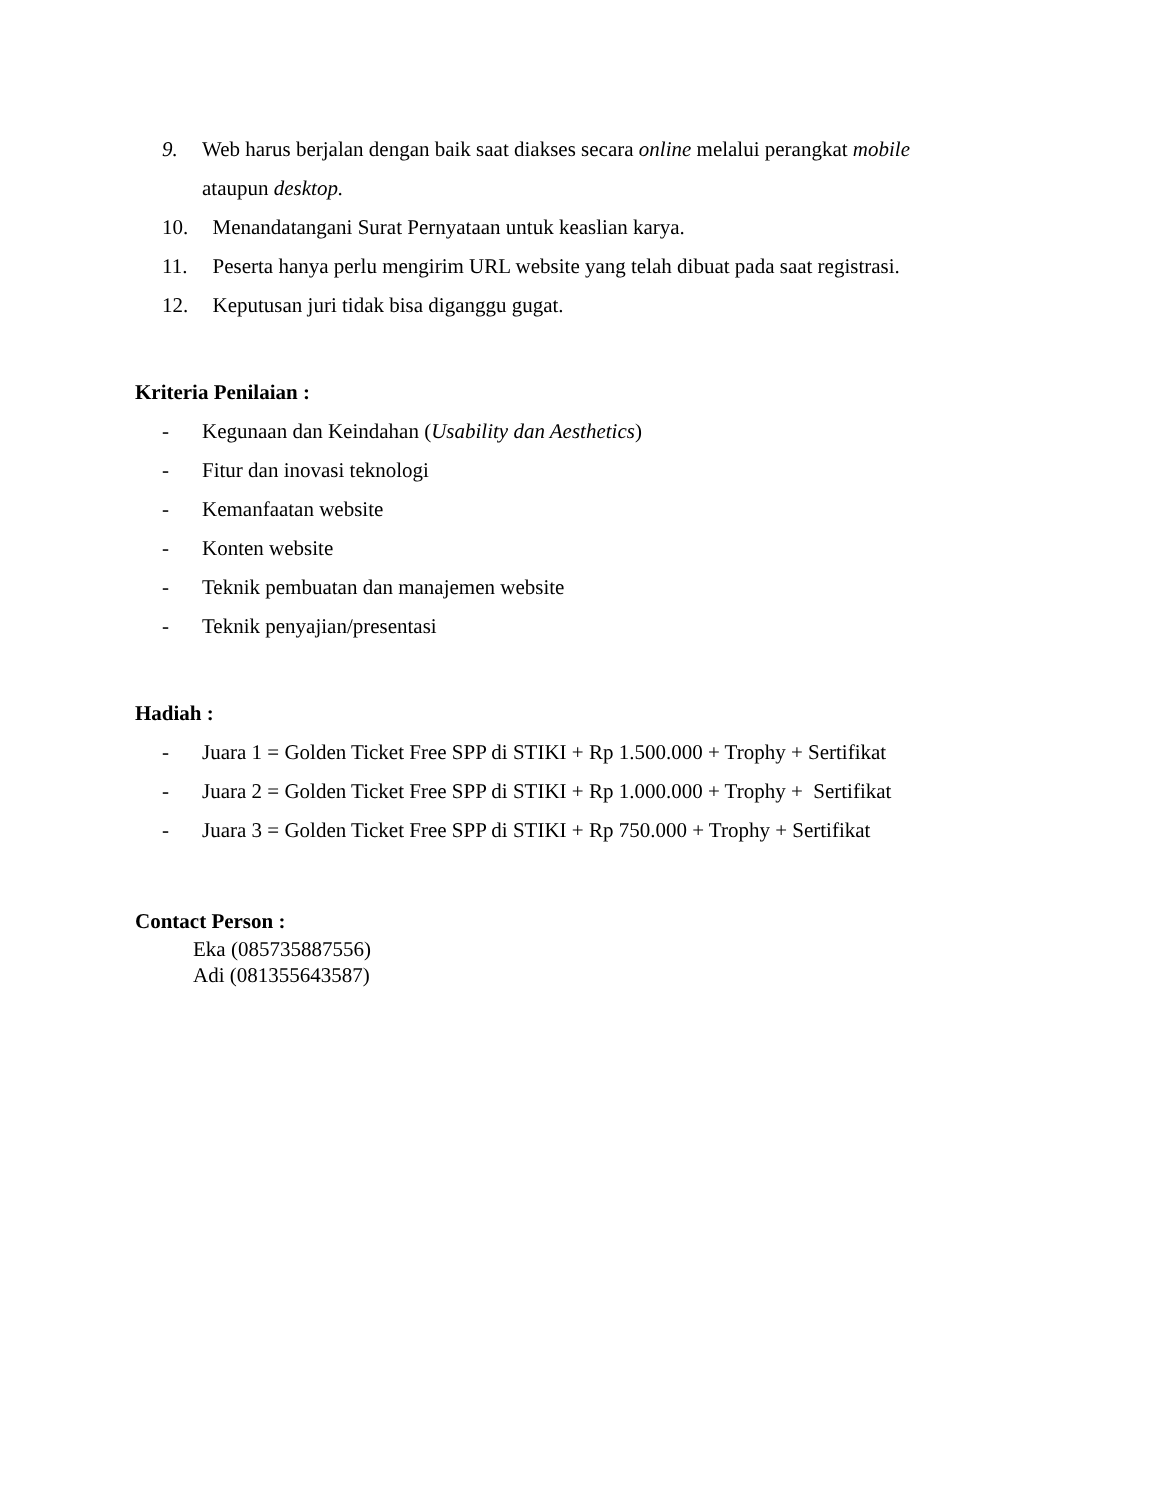9. Web harus berjalan dengan baik saat diakses secara online melalui perangkat mobile
ataupun desktop.
10. Menandatangani Surat Pernyataan untuk keaslian karya.
11. Peserta hanya perlu mengirim URL website yang telah dibuat pada saat registrasi.
12. Keputusan juri tidak bisa diganggu gugat.
Kriteria Penilaian :
- Kegunaan dan Keindahan (Usability dan Aesthetics)
- Fitur dan inovasi teknologi
- Kemanfaatan website
- Konten website
- Teknik pembuatan dan manajemen website
- Teknik penyajian/presentasi
Hadiah :
- Juara 1 = Golden Ticket Free SPP di STIKI + Rp 1.500.000 + Trophy + Sertifikat
- Juara 2 = Golden Ticket Free SPP di STIKI + Rp 1.000.000 + Trophy + Sertifikat
- Juara 3 = Golden Ticket Free SPP di STIKI + Rp 750.000 + Trophy + Sertifikat
Contact Person :
Eka (085735887556)
Adi (081355643587)